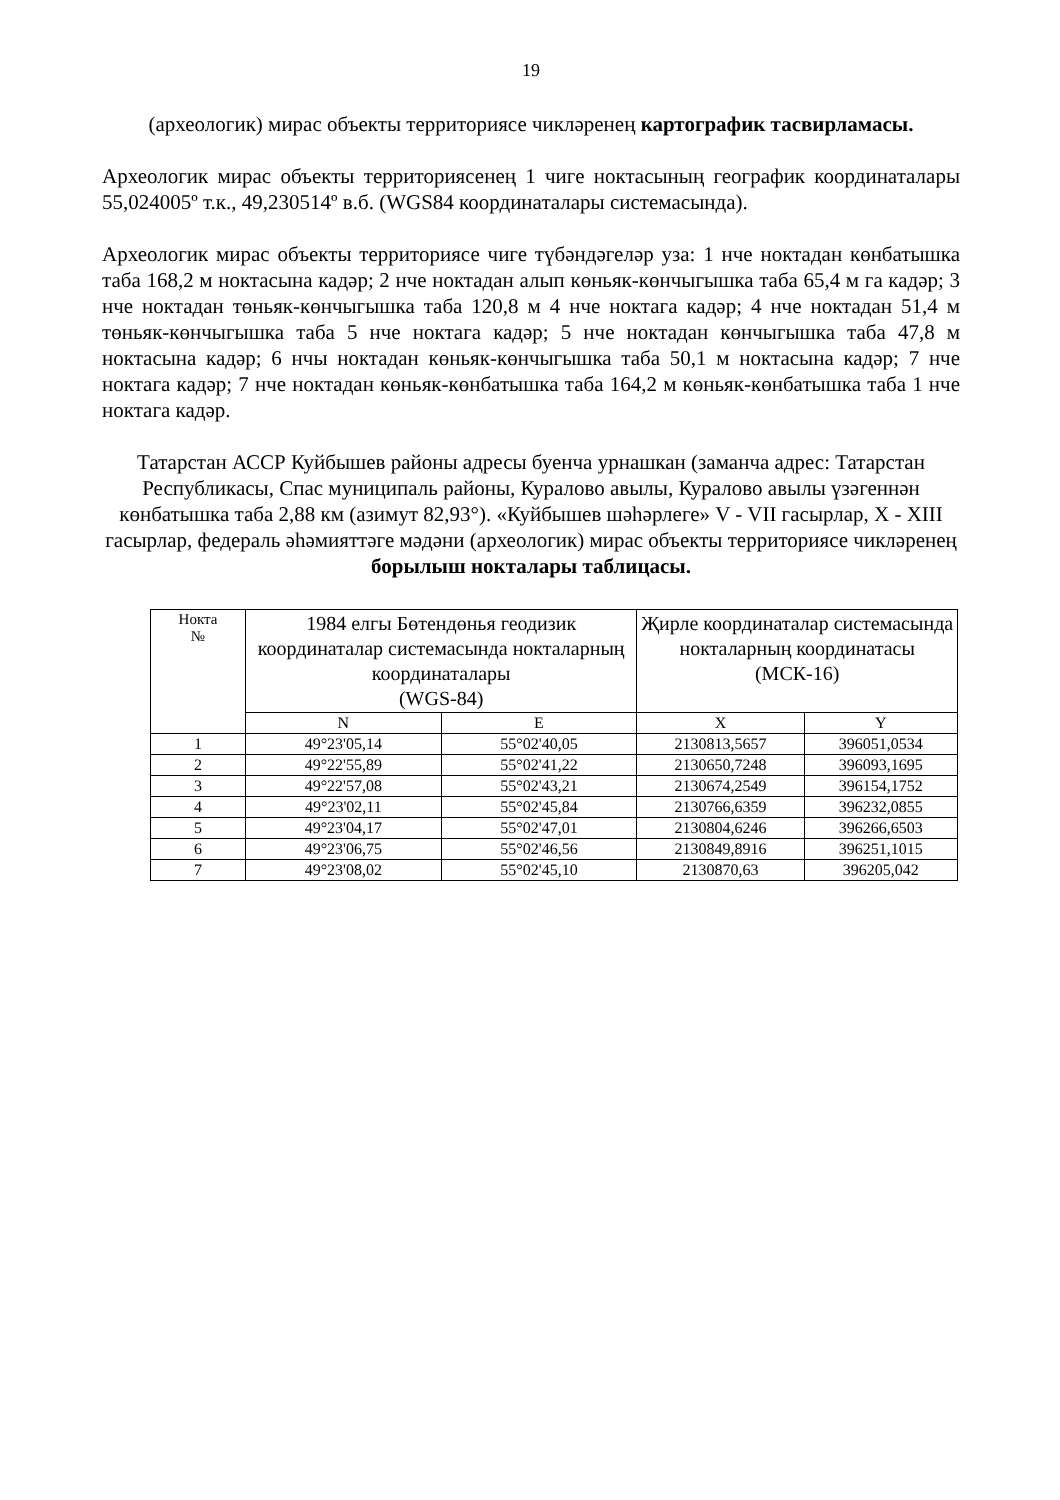19
(археологик) мирас объекты территориясе чикләренең картографик тасвирламасы.
Археологик мирас объекты территориясенең 1 чиге ноктасының географик координаталары 55,024005º т.к., 49,230514º в.б. (WGS84 координаталары системасында).
Археологик мирас объекты территориясе чиге түбәндәгеләр уза: 1 нче ноктадан көнбатышка таба 168,2 м ноктасына кадәр; 2 нче ноктадан алып көньяк-көнчыгышка таба 65,4 м га кадәр; 3 нче ноктадан төньяк-көнчыгышка таба 120,8 м 4 нче ноктага кадәр; 4 нче ноктадан 51,4 м төньяк-көнчыгышка таба 5 нче ноктага кадәр; 5 нче ноктадан көнчыгышка таба 47,8 м ноктасына кадәр; 6 нчы ноктадан көньяк-көнчыгышка таба 50,1 м ноктасына кадәр; 7 нче ноктага кадәр; 7 нче ноктадан көньяк-көнбатышка таба 164,2 м көньяк-көнбатышка таба 1 нче ноктага кадәр.
Татарстан АССР Куйбышев районы адресы буенча урнашкан (заманча адрес: Татарстан Республикасы, Спас муниципаль районы, Куралово авылы, Куралово авылы үзәгеннән көнбатышка таба 2,88 км (азимут 82,93°). «Куйбышев шәһәрлеге» V - VII гасырлар, X - XIII гасырлар, федераль әһәмияттәге мәдәни (археологик) мирас объекты территориясе чикләренең
борылыш нокталары таблицасы.
| Нокта № | 1984 елгы Бөтендөнья геодизик координаталар системасында нокталарның координаталары (WGS-84) | | Җирле координаталар системасында нокталарның координатасы (МСК-16) | |
| --- | --- | --- | --- | --- |
| | N | E | X | Y |
| 1 | 49°23'05,14 | 55°02'40,05 | 2130813,5657 | 396051,0534 |
| 2 | 49°22'55,89 | 55°02'41,22 | 2130650,7248 | 396093,1695 |
| 3 | 49°22'57,08 | 55°02'43,21 | 2130674,2549 | 396154,1752 |
| 4 | 49°23'02,11 | 55°02'45,84 | 2130766,6359 | 396232,0855 |
| 5 | 49°23'04,17 | 55°02'47,01 | 2130804,6246 | 396266,6503 |
| 6 | 49°23'06,75 | 55°02'46,56 | 2130849,8916 | 396251,1015 |
| 7 | 49°23'08,02 | 55°02'45,10 | 2130870,63 | 396205,042 |